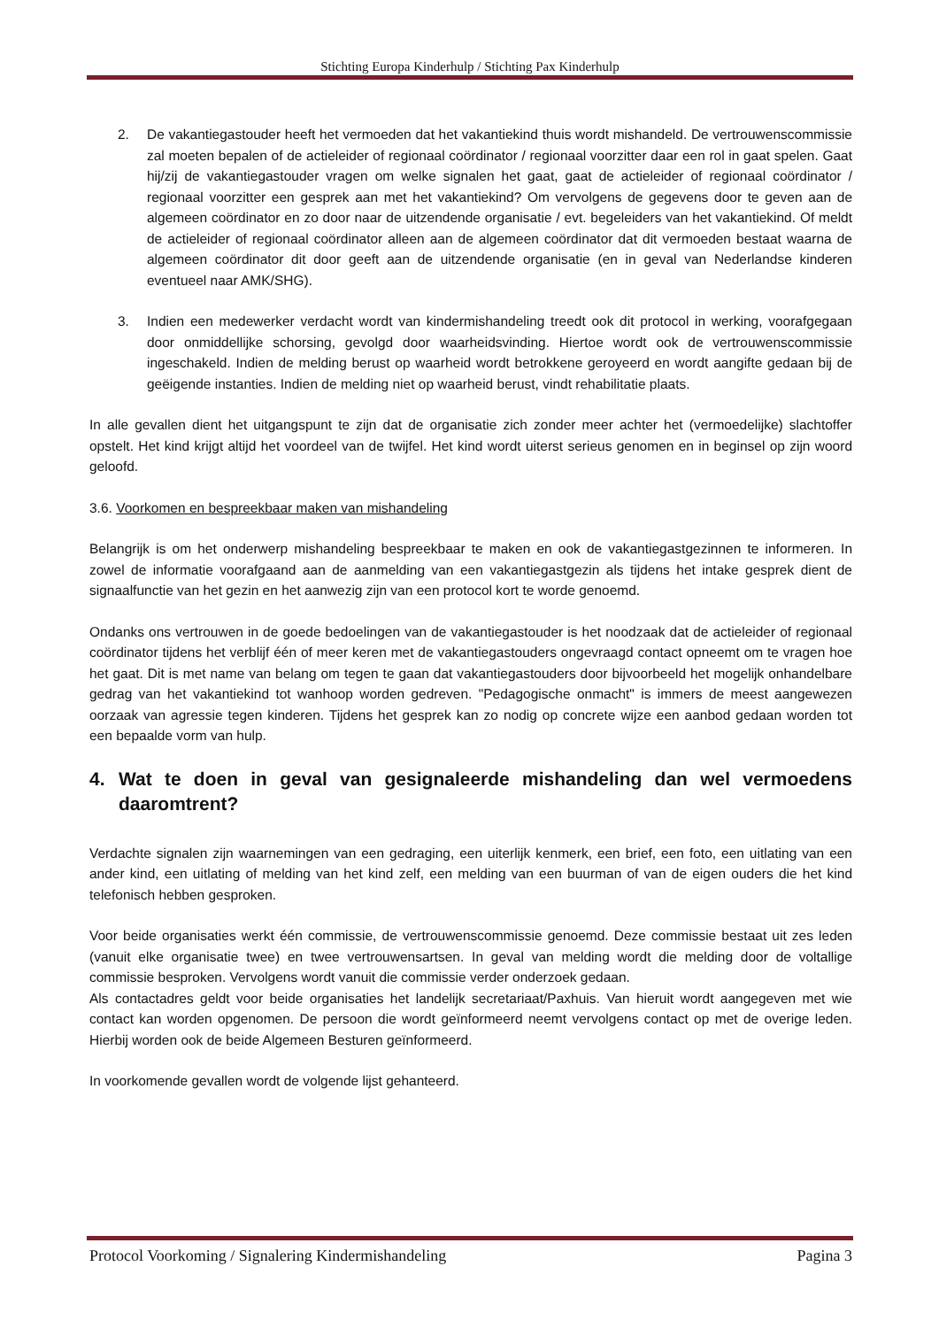Stichting Europa Kinderhulp / Stichting Pax Kinderhulp
2. De vakantiegastouder heeft het vermoeden dat het vakantiekind thuis wordt mishandeld. De vertrouwenscommissie zal moeten bepalen of de actieleider of regionaal coördinator / regionaal voorzitter daar een rol in gaat spelen. Gaat hij/zij de vakantiegastouder vragen om welke signalen het gaat, gaat de actieleider of regionaal coördinator / regionaal voorzitter een gesprek aan met het vakantiekind? Om vervolgens de gegevens door te geven aan de algemeen coördinator en zo door naar de uitzendende organisatie / evt. begeleiders van het vakantiekind. Of meldt de actieleider of regionaal coördinator alleen aan de algemeen coördinator dat dit vermoeden bestaat waarna de algemeen coördinator dit door geeft aan de uitzendende organisatie (en in geval van Nederlandse kinderen eventueel naar AMK/SHG).
3. Indien een medewerker verdacht wordt van kindermishandeling treedt ook dit protocol in werking, voorafgegaan door onmiddellijke schorsing, gevolgd door waarheidsvinding. Hiertoe wordt ook de vertrouwenscommissie ingeschakeld. Indien de melding berust op waarheid wordt betrokkene geroyeerd en wordt aangifte gedaan bij de geëigende instanties. Indien de melding niet op waarheid berust, vindt rehabilitatie plaats.
In alle gevallen dient het uitgangspunt te zijn dat de organisatie zich zonder meer achter het (vermoedelijke) slachtoffer opstelt. Het kind krijgt altijd het voordeel van de twijfel. Het kind wordt uiterst serieus genomen en in beginsel op zijn woord geloofd.
3.6. Voorkomen en bespreekbaar maken van mishandeling
Belangrijk is om het onderwerp mishandeling bespreekbaar te maken en ook de vakantiegastgezinnen te informeren. In zowel de informatie voorafgaand aan de aanmelding van een vakantiegastgezin als tijdens het intake gesprek dient de signaalfunctie van het gezin en het aanwezig zijn van een protocol kort te worde genoemd.
Ondanks ons vertrouwen in de goede bedoelingen van de vakantiegastouder is het noodzaak dat de actieleider of regionaal coördinator tijdens het verblijf één of meer keren met de vakantiegastouders ongevraagd contact opneemt om te vragen hoe het gaat. Dit is met name van belang om tegen te gaan dat vakantiegastouders door bijvoorbeeld het mogelijk onhandelbare gedrag van het vakantiekind tot wanhoop worden gedreven. "Pedagogische onmacht" is immers de meest aangewezen oorzaak van agressie tegen kinderen. Tijdens het gesprek kan zo nodig op concrete wijze een aanbod gedaan worden tot een bepaalde vorm van hulp.
4. Wat te doen in geval van gesignaleerde mishandeling dan wel vermoedens daaromtrent?
Verdachte signalen zijn waarnemingen van een gedraging, een uiterlijk kenmerk, een brief, een foto, een uitlating van een ander kind, een uitlating of melding van het kind zelf, een melding van een buurman of van de eigen ouders die het kind telefonisch hebben gesproken.
Voor beide organisaties werkt één commissie, de vertrouwenscommissie genoemd. Deze commissie bestaat uit zes leden (vanuit elke organisatie twee) en twee vertrouwensartsen. In geval van melding wordt die melding door de voltallige commissie besproken. Vervolgens wordt vanuit die commissie verder onderzoek gedaan.
Als contactadres geldt voor beide organisaties het landelijk secretariaat/Paxhuis. Van hieruit wordt aangegeven met wie contact kan worden opgenomen. De persoon die wordt geïnformeerd neemt vervolgens contact op met de overige leden. Hierbij worden ook de beide Algemeen Besturen geïnformeerd.
In voorkomende gevallen wordt de volgende lijst gehanteerd.
Protocol Voorkoming / Signalering Kindermishandeling Pagina 3